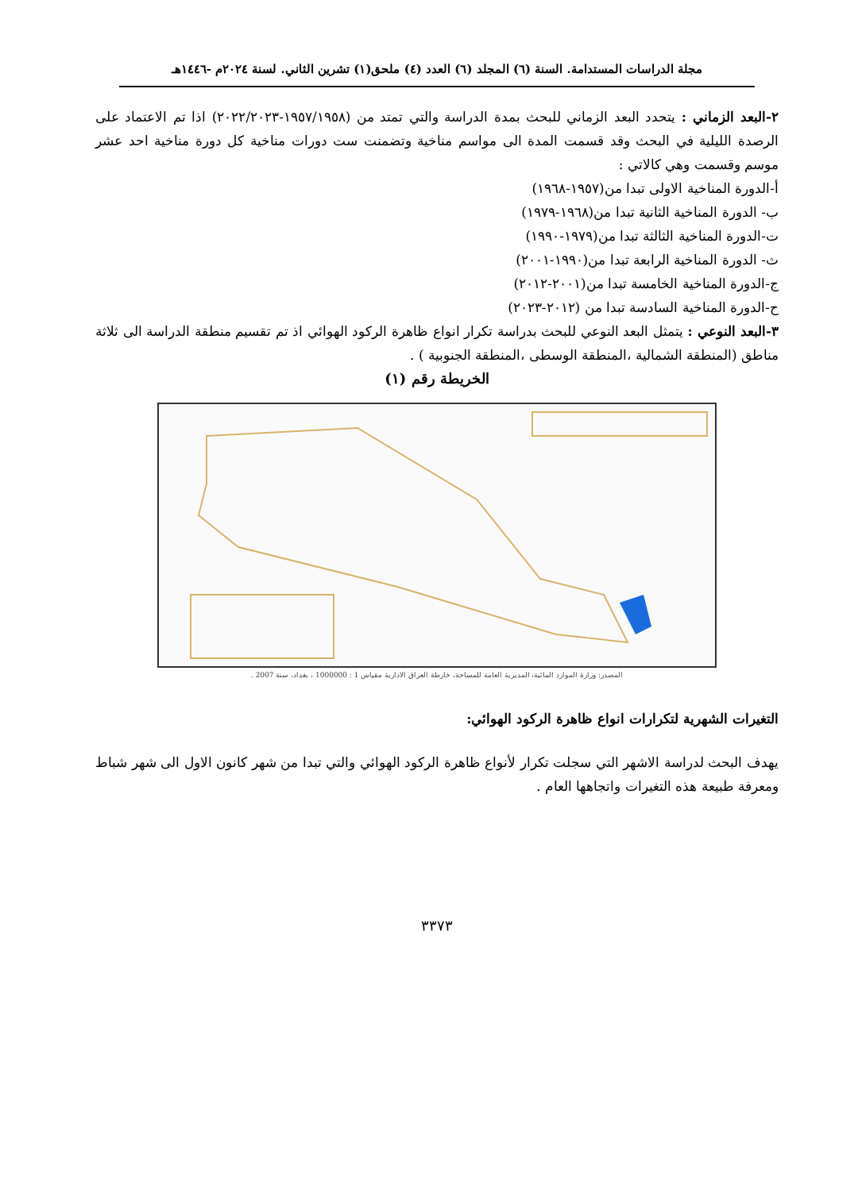مجلة الدراسات المستدامة. السنة (٦) المجلد (٦) العدد (٤) ملحق(١) تشرين الثاني. لسنة ٢٠٢٤م -١٤٤٦هـ
٢-البعد الزماني : يتحدد البعد الزماني للبحث بمدة الدراسة والتي تمتد من (١٩٥٧/١٩٥٨-٢٠٢٢/٢٠٢٣) اذا تم الاعتماد على الرصدة الليلية في البحث وقد قسمت المدة الى مواسم مناخية وتضمنت ست دورات مناخية كل دورة مناخية احد عشر موسم وقسمت وهي كالاتي :
أ-الدورة المناخية الاولى تبدا من(١٩٥٧-١٩٦٨)
ب- الدورة المناخية الثانية تبدا من(١٩٦٨-١٩٧٩)
ت-الدورة المناخية الثالثة تبدا من(١٩٧٩-١٩٩٠)
ث- الدورة المناخية الرابعة تبدا من(١٩٩٠-٢٠٠١)
ج-الدورة المناخية الخامسة تبدا من(٢٠٠١-٢٠١٢)
ح-الدورة المناخية السادسة تبدا من (٢٠١٢-٢٠٢٣)
٣-البعد النوعي : يتمثل البعد النوعي للبحث بدراسة تكرار انواع ظاهرة الركود الهوائي اذ تم تقسيم منطقة الدراسة الى ثلاثة مناطق (المنطقة الشمالية ،المنطقة الوسطى ،المنطقة الجنوبية ) .
الخريطة رقم (١)
المصدر: وزارة الموارد المائية، المديرية العامة للمساحة، خارطة العراق الادارية مقياس 1 : 1000000 ، بغداد، سنة 2007 .
التغيرات الشهرية لتكرارات انواع ظاهرة الركود الهوائي:
يهدف البحث لدراسة الاشهر التي سجلت تكرار لأنواع ظاهرة الركود الهوائي والتي تبدا من شهر كانون الاول الى شهر شباط ومعرفة طبيعة هذه التغيرات واتجاهها العام .
٣٣٧٣